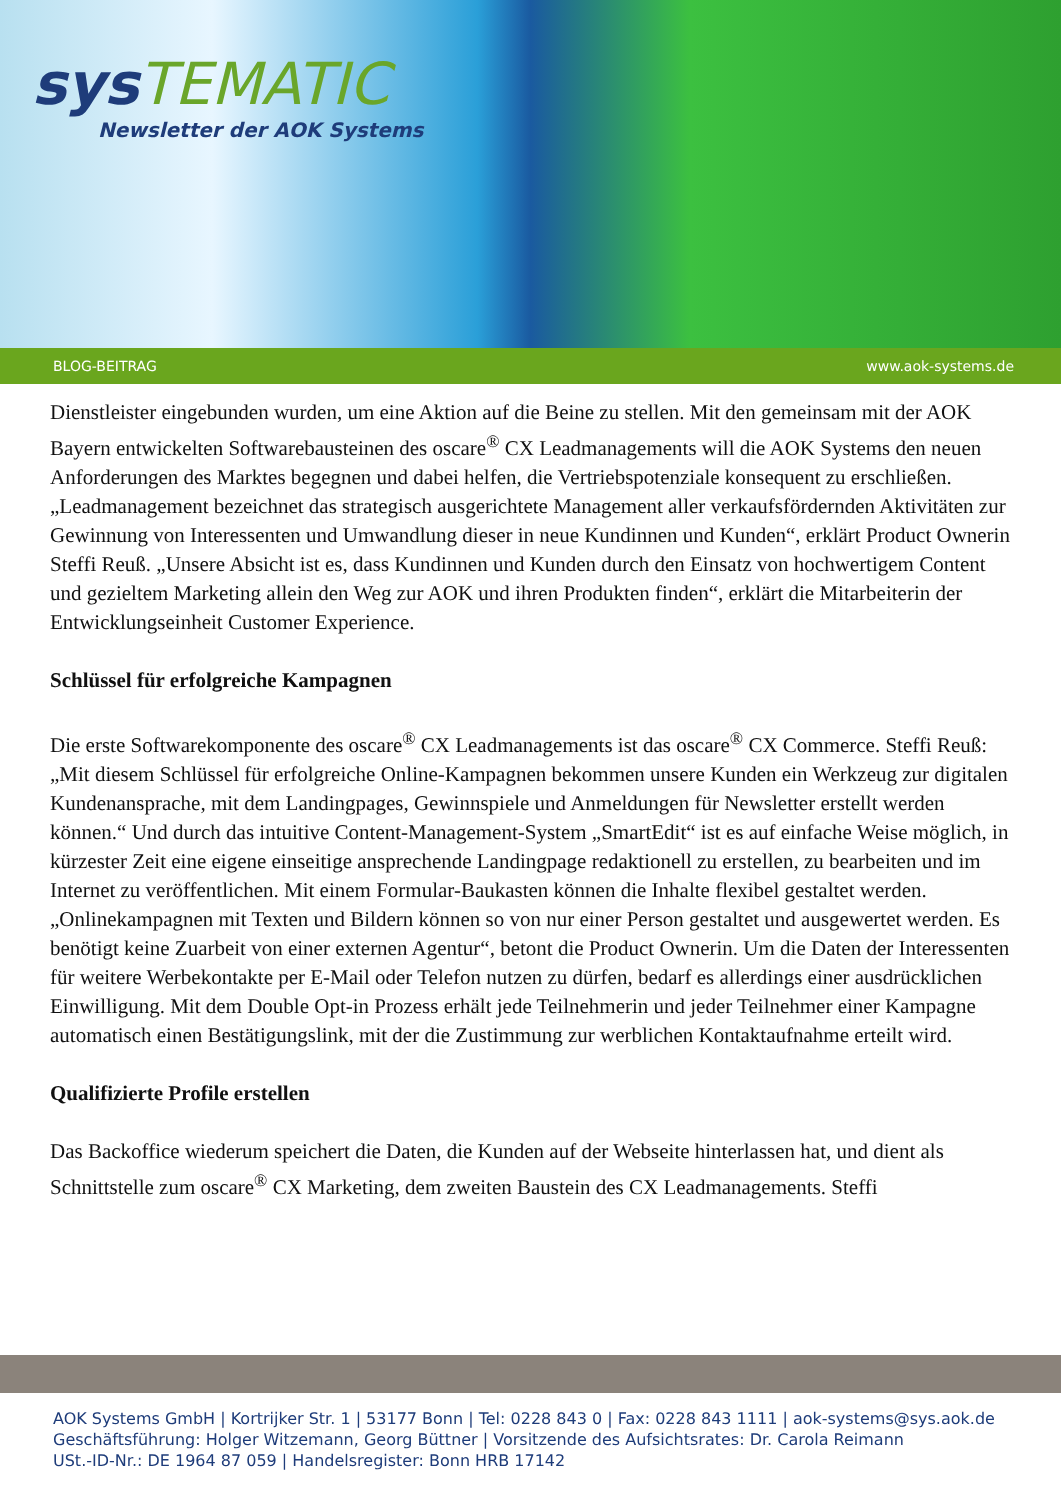sys TEMATIC
Newsletter der AOK Systems
BLOG-BEITRAG www.aok-systems.de
Dienstleister eingebunden wurden, um eine Aktion auf die Beine zu stellen. Mit den gemeinsam mit der AOK Bayern entwickelten Softwarebausteinen des oscare<sup>®</sup> CX Leadmanagements will die AOK Systems den neuen Anforderungen des Marktes begegnen und dabei helfen, die Vertriebspotenziale konsequent zu erschließen. „Leadmanagement bezeichnet das strategisch ausgerichtete Management aller verkaufsfördernden Aktivitäten zur Gewinnung von Interessenten und Umwandlung dieser in neue Kundinnen und Kunden“, erklärt Product Ownerin Steffi Reuß. „Unsere Absicht ist es, dass Kundinnen und Kunden durch den Einsatz von hochwertigem Content und gezieltem Marketing allein den Weg zur AOK und ihren Produkten finden“, erklärt die Mitarbeiterin der Entwicklungseinheit Customer Experience.
Schlüssel für erfolgreiche Kampagnen
Die erste Softwarekomponente des oscare<sup>®</sup> CX Leadmanagements ist das oscare<sup>®</sup> CX Commerce. Steffi Reuß: „Mit diesem Schlüssel für erfolgreiche Online-Kampagnen bekommen unsere Kunden ein Werkzeug zur digitalen Kundenansprache, mit dem Landingpages, Gewinnspiele und Anmeldungen für Newsletter erstellt werden können.“ Und durch das intuitive Content-Management-System „SmartEdit“ ist es auf einfache Weise möglich, in kürzester Zeit eine eigene einseitige ansprechende Landingpage redaktionell zu erstellen, zu bearbeiten und im Internet zu veröffentlichen. Mit einem Formular-Baukasten können die Inhalte flexibel gestaltet werden. „Onlinekampagnen mit Texten und Bildern können so von nur einer Person gestaltet und ausgewertet werden. Es benötigt keine Zuarbeit von einer externen Agentur“, betont die Product Ownerin. Um die Daten der Interessenten für weitere Werbekontakte per E-Mail oder Telefon nutzen zu dürfen, bedarf es allerdings einer ausdrücklichen Einwilligung. Mit dem Double Opt-in Prozess erhält jede Teilnehmerin und jeder Teilnehmer einer Kampagne automatisch einen Bestätigungslink, mit der die Zustimmung zur werblichen Kontaktaufnahme erteilt wird.
Qualifizierte Profile erstellen
Das Backoffice wiederum speichert die Daten, die Kunden auf der Webseite hinterlassen hat, und dient als Schnittstelle zum oscare<sup>®</sup> CX Marketing, dem zweiten Baustein des CX Leadmanagements. Steffi
AOK Systems GmbH | Kortrijker Str. 1 | 53177 Bonn | Tel: 0228 843 0 | Fax: 0228 843 1111 | aok-systems@sys.aok.de
Geschäftsführung: Holger Witzemann, Georg Büttner | Vorsitzende des Aufsichtsrates: Dr. Carola Reimann
USt.-ID-Nr.: DE 1964 87 059 | Handelsregister: Bonn HRB 17142